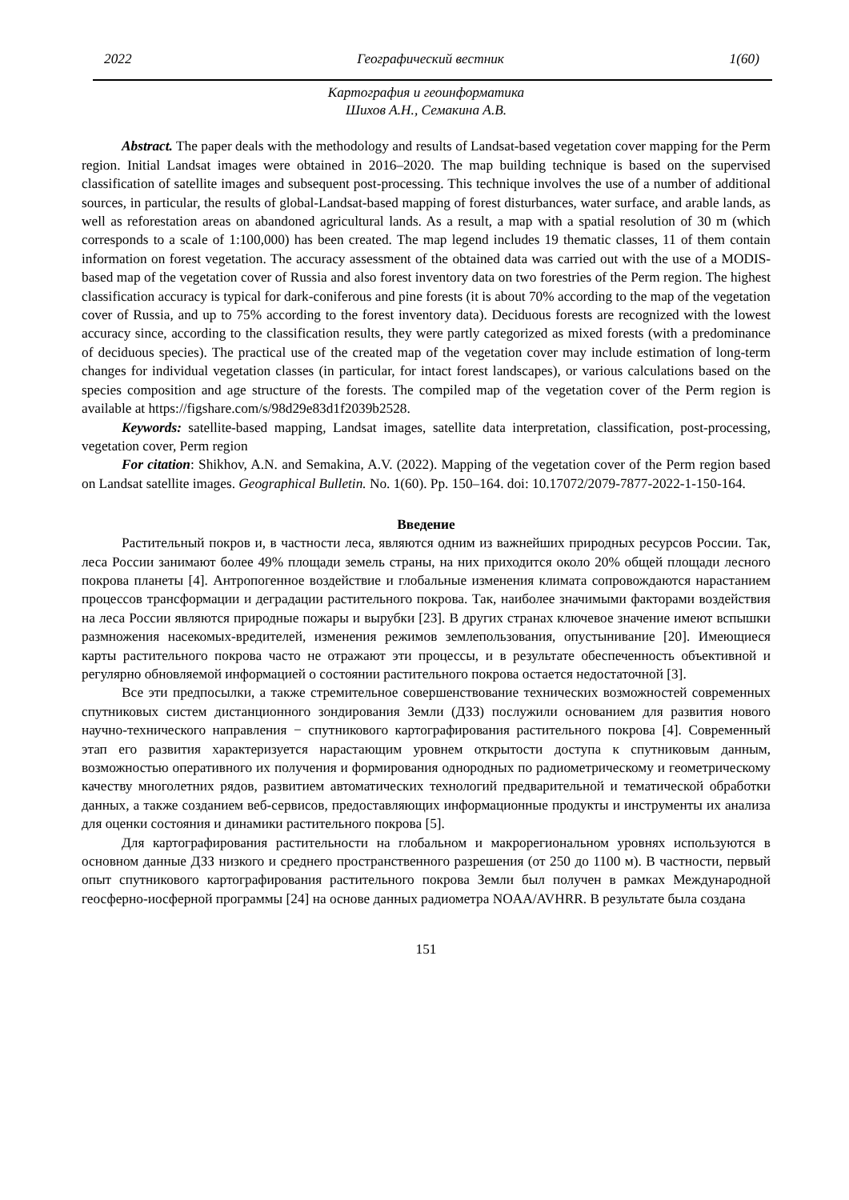2022 Географический вестник 1(60)
Картография и геоинформатика
Шихов А.Н., Семакина А.В.
Abstract. The paper deals with the methodology and results of Landsat-based vegetation cover mapping for the Perm region. Initial Landsat images were obtained in 2016–2020. The map building technique is based on the supervised classification of satellite images and subsequent post-processing. This technique involves the use of a number of additional sources, in particular, the results of global-Landsat-based mapping of forest disturbances, water surface, and arable lands, as well as reforestation areas on abandoned agricultural lands. As a result, a map with a spatial resolution of 30 m (which corresponds to a scale of 1:100,000) has been created. The map legend includes 19 thematic classes, 11 of them contain information on forest vegetation. The accuracy assessment of the obtained data was carried out with the use of a MODIS-based map of the vegetation cover of Russia and also forest inventory data on two forestries of the Perm region. The highest classification accuracy is typical for dark-coniferous and pine forests (it is about 70% according to the map of the vegetation cover of Russia, and up to 75% according to the forest inventory data). Deciduous forests are recognized with the lowest accuracy since, according to the classification results, they were partly categorized as mixed forests (with a predominance of deciduous species). The practical use of the created map of the vegetation cover may include estimation of long-term changes for individual vegetation classes (in particular, for intact forest landscapes), or various calculations based on the species composition and age structure of the forests. The compiled map of the vegetation cover of the Perm region is available at https://figshare.com/s/98d29e83d1f2039b2528.
Keywords: satellite-based mapping, Landsat images, satellite data interpretation, classification, post-processing, vegetation cover, Perm region
For citation: Shikhov, A.N. and Semakina, A.V. (2022). Mapping of the vegetation cover of the Perm region based on Landsat satellite images. Geographical Bulletin. No. 1(60). Pp. 150–164. doi: 10.17072/2079-7877-2022-1-150-164.
Введение
Растительный покров и, в частности леса, являются одним из важнейших природных ресурсов России. Так, леса России занимают более 49% площади земель страны, на них приходится около 20% общей площади лесного покрова планеты [4]. Антропогенное воздействие и глобальные изменения климата сопровождаются нарастанием процессов трансформации и деградации растительного покрова. Так, наиболее значимыми факторами воздействия на леса России являются природные пожары и вырубки [23]. В других странах ключевое значение имеют вспышки размножения насекомых-вредителей, изменения режимов землепользования, опустынивание [20]. Имеющиеся карты растительного покрова часто не отражают эти процессы, и в результате обеспеченность объективной и регулярно обновляемой информацией о состоянии растительного покрова остается недостаточной [3].
Все эти предпосылки, а также стремительное совершенствование технических возможностей современных спутниковых систем дистанционного зондирования Земли (ДЗЗ) послужили основанием для развития нового научно-технического направления − спутникового картографирования растительного покрова [4]. Современный этап его развития характеризуется нарастающим уровнем открытости доступа к спутниковым данным, возможностью оперативного их получения и формирования однородных по радиометрическому и геометрическому качеству многолетних рядов, развитием автоматических технологий предварительной и тематической обработки данных, а также созданием веб-сервисов, предоставляющих информационные продукты и инструменты их анализа для оценки состояния и динамики растительного покрова [5].
Для картографирования растительности на глобальном и макрорегиональном уровнях используются в основном данные ДЗЗ низкого и среднего пространственного разрешения (от 250 до 1100 м). В частности, первый опыт спутникового картографирования растительного покрова Земли был получен в рамках Международной геосферно-иосферной программы [24] на основе данных радиометра NOAA/AVHRR. В результате была создана
151